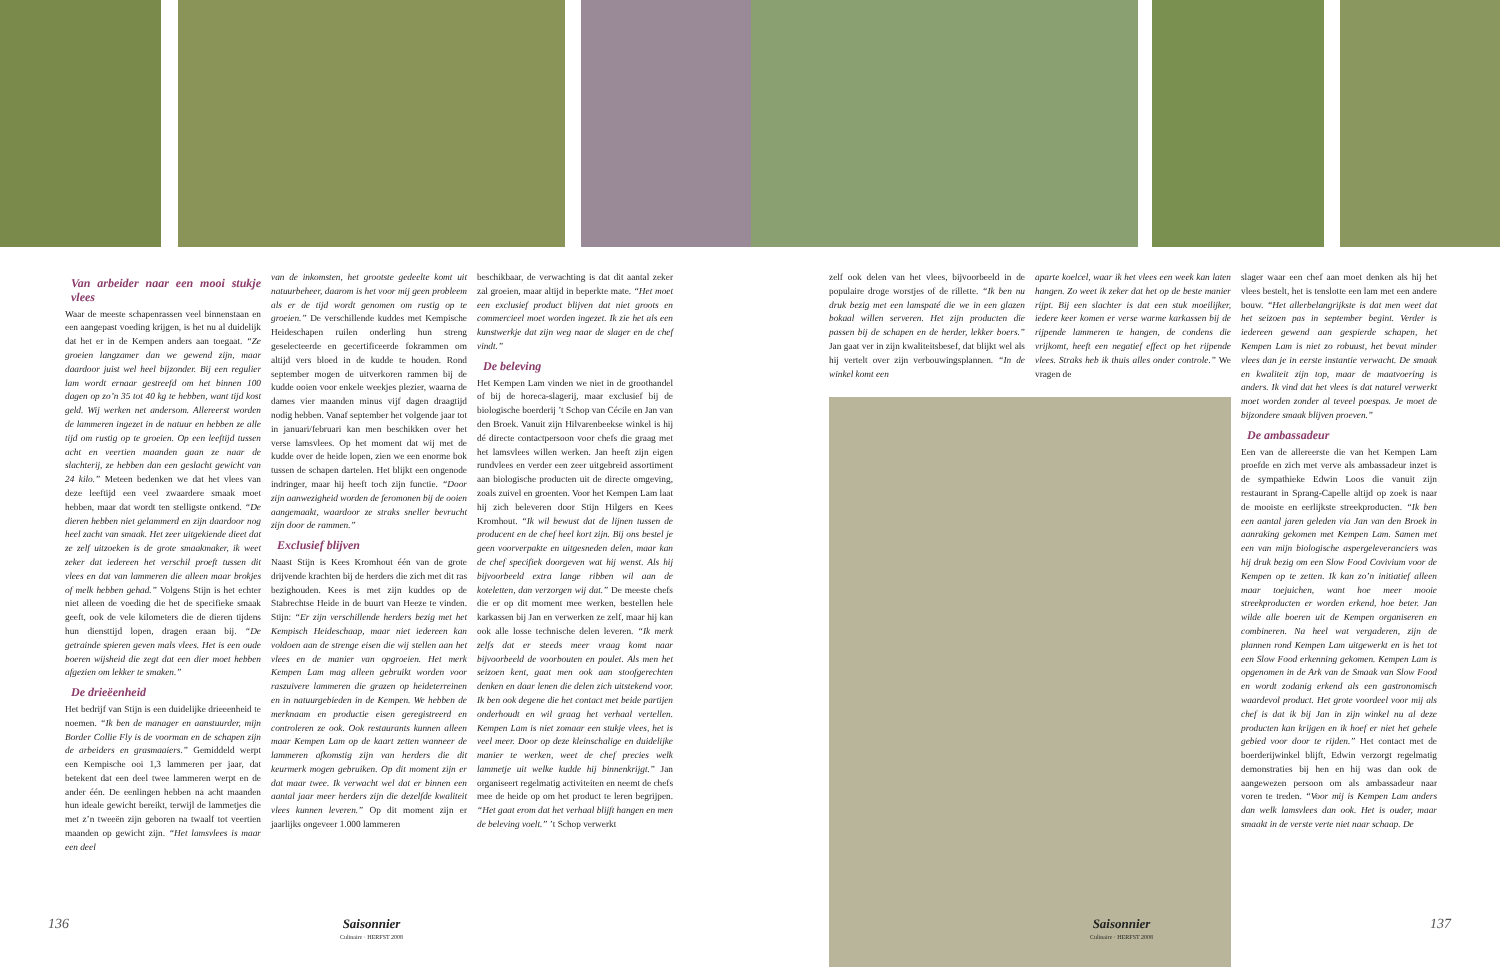Van arbeider naar een mooi stukje vlees
Waar de meeste schapenrassen veel binnenstaan en een aangepast voeding krijgen, is het nu al duidelijk dat het er in de Kempen anders aan toegaat. “Ze groeien langzamer dan we gewend zijn, maar daardoor juist wel heel bijzonder. Bij een regulier lam wordt ernaar gestreefd om het binnen 100 dagen op zo’n 35 tot 40 kg te hebben, want tijd kost geld. Wij werken net andersom. Allereerst worden de lammeren ingezet in de natuur en hebben ze alle tijd om rustig op te groeien. Op een leeftijd tussen acht en veertien maanden gaan ze naar de slachterij, ze hebben dan een geslacht gewicht van 24 kilo.” Meteen bedenken we dat het vlees van deze leeftijd een veel zwaardere smaak moet hebben, maar dat wordt ten stelligste ontkend. “De dieren hebben niet gelammerd en zijn daardoor nog heel zacht van smaak. Het zeer uitgekiende dieet dat ze zelf uitzoeken is de grote smaakmaker, ik weet zeker dat iedereen het verschil proeft tussen dit vlees en dat van lammeren die alleen maar brokjes of melk hebben gehad.” Volgens Stijn is het echter niet alleen de voeding die het de specifieke smaak geeft, ook de vele kilometers die de dieren tijdens hun diensttijd lopen, dragen eraan bij. “De getrainde spieren geven mals vlees. Het is een oude boeren wijsheid die zegt dat een dier moet hebben afgezien om lekker te smaken.”
De drieëenheid
Het bedrijf van Stijn is een duidelijke drieeenheid te noemen. “Ik ben de manager en aanstuurder, mijn Border Collie Fly is de voorman en de schapen zijn de arbeiders en grasmaaiers.” Gemiddeld werpt een Kempische ooi 1,3 lammeren per jaar, dat betekent dat een deel twee lammeren werpt en de ander één. De eenlingen hebben na acht maanden hun ideale gewicht bereikt, terwijl de lammetjes die met z’n tweeën zijn geboren na twaalf tot veertien maanden op gewicht zijn. “Het lamsvlees is maar een deel
van de inkomsten, het grootste gedeelte komt uit natuurbeheer, daarom is het voor mij geen probleem als er de tijd wordt genomen om rustig op te groeien.” De verschillende kuddes met Kempische Heideschapen ruilen onderling hun streng geselecteerde en gecertificeerde fokrammen om altijd vers bloed in de kudde te houden. Rond september mogen de uitverkoren rammen bij de kudde ooien voor enkele weekjes plezier, waarna de dames vier maanden minus vijf dagen draagtijd nodig hebben. Vanaf september het volgende jaar tot in januari/februari kan men beschikken over het verse lamsvlees. Op het moment dat wij met de kudde over de heide lopen, zien we een enorme bok tussen de schapen dartelen. Het blijkt een ongenode indringer, maar hij heeft toch zijn functie. “Door zijn aanwezigheid worden de feromonen bij de ooien aangemaakt, waardoor ze straks sneller bevrucht zijn door de rammen.”
Exclusief blijven
Naast Stijn is Kees Kromhout één van de grote drijvende krachten bij de herders die zich met dit ras bezighouden. Kees is met zijn kuddes op de Stabrechtse Heide in de buurt van Heeze te vinden. Stijn: “Er zijn verschillende herders bezig met het Kempisch Heideschaap, maar niet iedereen kan voldoen aan de strenge eisen die wij stellen aan het vlees en de manier van opgroeien. Het merk Kempen Lam mag alleen gebruikt worden voor raszuivere lammeren die grazen op heideterreinen en in natuurgebieden in de Kempen. We hebben de merknaam en productie eisen geregistreerd en controleren ze ook. Ook restaurants kunnen alleen maar Kempen Lam op de kaart zetten wanneer de lammeren afkomstig zijn van herders die dit keurmerk mogen gebruiken. Op dit moment zijn er dat maar twee. Ik verwacht wel dat er binnen een aantal jaar meer herders zijn die dezelfde kwaliteit vlees kunnen leveren.” Op dit moment zijn er jaarlijks ongeveer 1.000 lammeren
beschikbaar, de verwachting is dat dit aantal zeker zal groeien, maar altijd in beperkte mate. “Het moet een exclusief product blijven dat niet groots en commercieel moet worden ingezet. Ik zie het als een kunstwerkje dat zijn weg naar de slager en de chef vindt.”
De beleving
Het Kempen Lam vinden we niet in de groothandel of bij de horeca-slagerij, maar exclusief bij de biologische boerderij ’t Schop van Cécile en Jan van den Broek. Vanuit zijn Hilvarenbeekse winkel is hij dé directe contactpersoon voor chefs die graag met het lamsvlees willen werken. Jan heeft zijn eigen rundvlees en verder een zeer uitgebreid assortiment aan biologische producten uit de directe omgeving, zoals zuivel en groenten. Voor het Kempen Lam laat hij zich beleveren door Stijn Hilgers en Kees Kromhout. “Ik wil bewust dat de lijnen tussen de producent en de chef heel kort zijn. Bij ons bestel je geen voorverpakte en uitgesneden delen, maar kan de chef specifiek doorgeven wat hij wenst. Als hij bijvoorbeeld extra lange ribben wil aan de koteletten, dan verzorgen wij dat.” De meeste chefs die er op dit moment mee werken, bestellen hele karkassen bij Jan en verwerken ze zelf, maar hij kan ook alle losse technische delen leveren. “Ik merk zelfs dat er steeds meer vraag komt naar bijvoorbeeld de voorbouten en poulet. Als men het seizoen kent, gaat men ook aan stoofgerechten denken en daar lenen die delen zich uitstekend voor. Ik ben ook degene die het contact met beide partijen onderhoudt en wil graag het verhaal vertellen. Kempen Lam is niet zomaar een stukje vlees, het is veel meer. Door op deze kleinschalige en duidelijke manier te werken, weet de chef precies welk lammetje uit welke kudde hij binnenkrijgt.” Jan organiseert regelmatig activiteiten en neemt de chefs mee de heide op om het product te leren begrijpen. “Het gaat erom dat het verhaal blijft hangen en men de beleving voelt.” ’t Schop verwerkt
136
Saisonnier
Culinaire · HERFST 2008
zelf ook delen van het vlees, bijvoorbeeld in de populaire droge worstjes of de rillette. “Ik ben nu druk bezig met een lamspaté die we in een glazen bokaal willen serveren. Het zijn producten die passen bij de schapen en de herder, lekker boers.” Jan gaat ver in zijn kwaliteitsbesef, dat blijkt wel als hij vertelt over zijn verbouwingsplannen. “In de winkel komt een
aparte koelcel, waar ik het vlees een week kan laten hangen. Zo weet ik zeker dat het op de beste manier rijpt. Bij een slachter is dat een stuk moeilijker, iedere keer komen er verse warme karkassen bij de rijpende lammeren te hangen, de condens die vrijkomt, heeft een negatief effect op het rijpende vlees. Straks heb ik thuis alles onder controle.” We vragen de
slager waar een chef aan moet denken als hij het vlees bestelt, het is tenslotte een lam met een andere bouw. “Het allerbelangrijkste is dat men weet dat het seizoen pas in september begint. Verder is iedereen gewend aan gespierde schapen, het Kempen Lam is niet zo robuust, het bevat minder vlees dan je in eerste instantie verwacht. De smaak en kwaliteit zijn top, maar de maatvoering is anders. Ik vind dat het vlees is dat naturel verwerkt moet worden zonder al teveel poespas. Je moet de bijzondere smaak blijven proeven.”
De ambassadeur
Een van de allereerste die van het Kempen Lam proefde en zich met verve als ambassadeur inzet is de sympathieke Edwin Loos die vanuit zijn restaurant in Sprang-Capelle altijd op zoek is naar de mooiste en eerlijkste streekproducten. “Ik ben een aantal jaren geleden via Jan van den Broek in aanraking gekomen met Kempen Lam. Samen met een van mijn biologische aspergeleveranciers was hij druk bezig om een Slow Food Covivium voor de Kempen op te zetten. Ik kan zo’n initiatief alleen maar toejuichen, want hoe meer mooie streekproducten er worden erkend, hoe beter. Jan wilde alle boeren uit de Kempen organiseren en combineren. Na heel wat vergaderen, zijn de plannen rond Kempen Lam uitgewerkt en is het tot een Slow Food erkenning gekomen. Kempen Lam is opgenomen in de Ark van de Smaak van Slow Food en wordt zodanig erkend als een gastronomisch waardevol product. Het grote voordeel voor mij als chef is dat ik bij Jan in zijn winkel nu al deze producten kan krijgen en ik hoef er niet het gehele gebied voor door te rijden.” Het contact met de boerderijwinkel blijft, Edwin verzorgt regelmatig demonstraties bij hen en hij was dan ook de aangewezen persoon om als ambassadeur naar voren te treden. “Voor mij is Kempen Lam anders dan welk lamsvlees dan ook. Het is ouder, maar smaakt in de verste verte niet naar schaap. De
Saisonnier
Culinaire · HERFST 2008
137